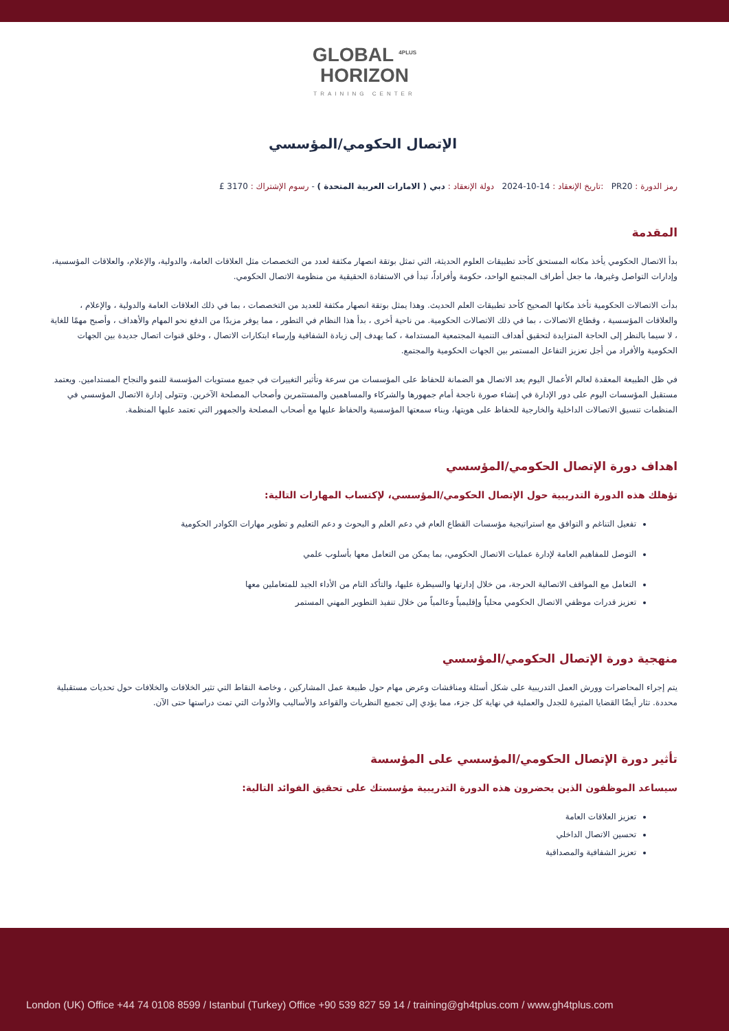GLOBAL <sup>4PLUS</sup>
HORIZON
TRAINING CENTER
الإتصال الحكومي/المؤسسي
رمز الدورة : PR20 :تاريخ الإنعقاد : 14-10-2024 دولة الإنعقاد : دبي ( الامارات العربية المتحدة ) - رسوم الإشتراك : 3170 £
المقدمة
بدأ الاتصال الحكومي يأخذ مكانه المستحق كأحد تطبيقات العلوم الحديثة، التي تمثل بوتقة انصهار مكثفة لعدد من التخصصات مثل العلاقات العامة، والدولية، والإعلام، والعلاقات المؤسسية، وإدارات التواصل وغيرها، ما جعل أطراف المجتمع الواحد، حكومة وأفراداً، تبدأ في الاستفادة الحقيقية من منظومة الاتصال الحكومي.
بدأت الاتصالات الحكومية تأخذ مكانها الصحيح كأحد تطبيقات العلم الحديث. وهذا يمثل بوتقة انصهار مكثفة للعديد من التخصصات ، بما في ذلك العلاقات العامة والدولية ، والإعلام ، والعلاقات المؤسسية ، وقطاع الاتصالات ، بما في ذلك الاتصالات الحكومية. من ناحية أخرى ، بدأ هذا النظام في التطور ، مما يوفر مزيدًا من الدفع نحو المهام والأهداف ، وأصبح مهمًا للغاية ، لا سيما بالنظر إلى الحاجة المتزايدة لتحقيق أهداف التنمية المجتمعية المستدامة ، كما يهدف إلى زيادة الشفافية وإرساء ابتكارات الاتصال ، وخلق قنوات اتصال جديدة بين الجهات الحكومية والأفراد من أجل تعزيز التفاعل المستمر بين الجهات الحكومية والمجتمع.
في ظل الطبيعة المعقدة لعالم الأعمال اليوم يعد الاتصال هو الضمانة للحفاظ على المؤسسات من سرعة وتأثير التغييرات في جميع مستويات المؤسسة للنمو والنجاح المستدامين. ويعتمد مستقبل المؤسسات اليوم على دور الإدارة في إنشاء صورة ناجحة أمام جمهورها والشركاء والمساهمين والمستثمرين وأصحاب المصلحة الآخرين. وتتولى إدارة الاتصال المؤسسي في المنظمات تنسيق الاتصالات الداخلية والخارجية للحفاظ على هويتها، وبناء سمعتها المؤسسية والحفاظ عليها مع أصحاب المصلحة والجمهور التي تعتمد عليها المنظمة.
اهداف دورة الإتصال الحكومي/المؤسسي
تؤهلك هذه الدورة التدريبية حول الإتصال الحكومي/المؤسسي، لإكتساب المهارات التالية:
تفعيل التناغم و التوافق مع استراتيجية مؤسسات القطاع العام في دعم العلم و البحوث و دعم التعليم و تطوير مهارات الكوادر الحكومية
التوصل للمفاهيم العامة لإدارة عمليات الاتصال الحكومي، بما يمكن من التعامل معها بأسلوب علمي
التعامل مع المواقف الاتصالية الحرجة، من خلال إدارتها والسيطرة عليها، والتأكد التام من الأداء الجيد للمتعاملين معها
تعزيز قدرات موظفي الاتصال الحكومي محلياً وإقليمياً وعالمياً من خلال تنفيذ التطوير المهني المستمر
منهجية دورة الإتصال الحكومي/المؤسسي
يتم إجراء المحاضرات وورش العمل التدريبية على شكل أسئلة ومناقشات وعرض مهام حول طبيعة عمل المشاركين ، وخاصة النقاط التي تثير الخلافات والخلافات حول تحديات مستقبلية محددة. تثار أيضًا القضايا المثيرة للجدل والعملية في نهاية كل جزء، مما يؤدي إلى تجميع النظريات والقواعد والأساليب والأدوات التي تمت دراستها حتى الآن.
تأثير دورة الإتصال الحكومي/المؤسسي على المؤسسة
سيساعد الموظفون الذين يحضرون هذه الدورة التدريبية مؤسستك على تحقيق الفوائد التالية:
تعزيز العلاقات العامة
تحسين الاتصال الداخلي
تعزيز الشفافية والمصداقية
London (UK) Office +44 74 0108 8599 / Istanbul (Turkey) Office +90 539 827 59 14 / training@gh4tplus.com / www.gh4tplus.com